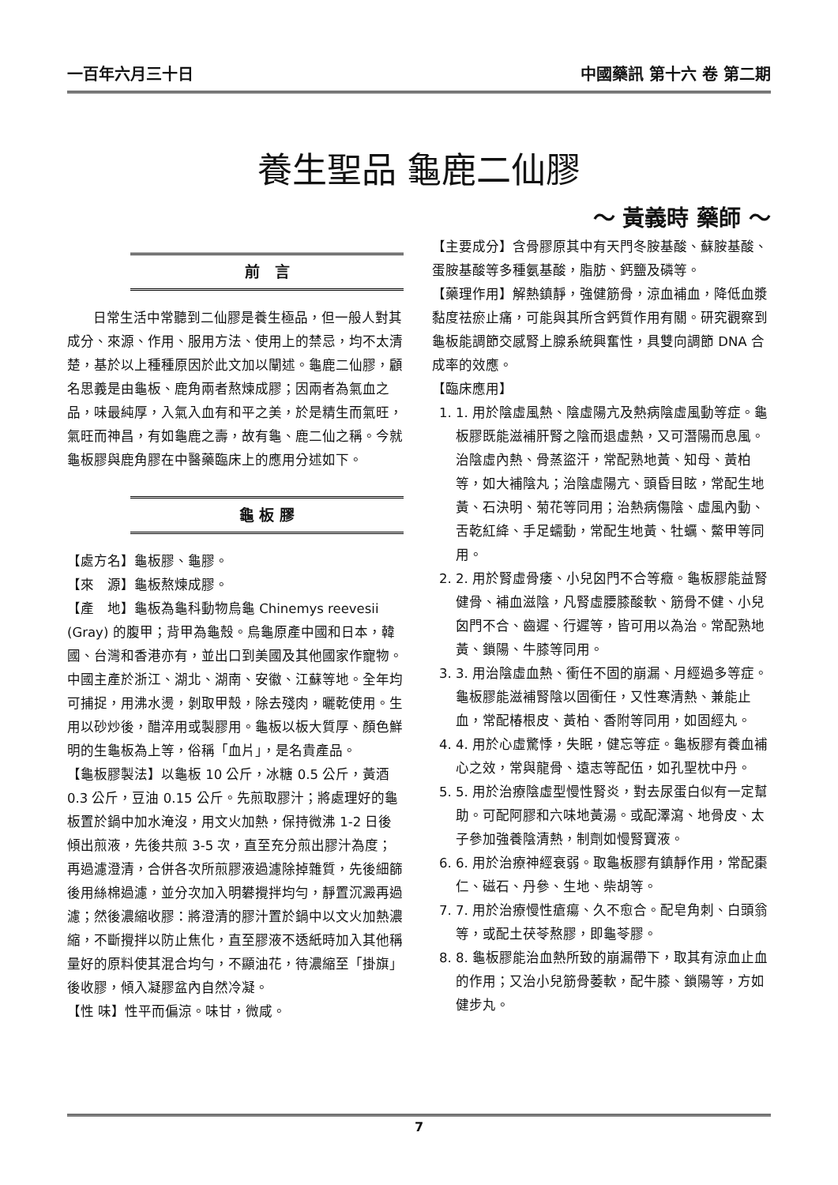一百年六月三十日 中國藥訊 第十六 卷 第二期
養生聖品 龜鹿二仙膠
～ 黃義時 藥師 ～
前　言
日常生活中常聽到二仙膠是養生極品，但一般人對其成分、來源、作用、服用方法、使用上的禁忌，均不太清楚，基於以上種種原因於此文加以闡述。龜鹿二仙膠，顧名思義是由龜板、鹿角兩者熬煉成膠；因兩者為氣血之品，味最純厚，入氣入血有和平之美，於是精生而氣旺，氣旺而神昌，有如龜鹿之壽，故有龜、鹿二仙之稱。今就龜板膠與鹿角膠在中醫藥臨床上的應用分述如下。
龜 板 膠
【處方名】龜板膠、龜膠。
【來　源】龜板熬煉成膠。
【產　地】龜板為龜科動物烏龜 Chinemys reevesii (Gray) 的腹甲；背甲為龜殼。烏龜原產中國和日本，韓國、台灣和香港亦有，並出口到美國及其他國家作寵物。中國主產於浙江、湖北、湖南、安徽、江蘇等地。全年均可捕捉，用沸水燙，剝取甲殼，除去殘肉，曬乾使用。生用以砂炒後，醋淬用或製膠用。龜板以板大質厚、顏色鮮明的生龜板為上等，俗稱「血片」，是名貴產品。
【龜板膠製法】以龜板 10 公斤，冰糖 0.5 公斤，黃酒 0.3 公斤，豆油 0.15 公斤。先煎取膠汁；將處理好的龜板置於鍋中加水淹沒，用文火加熱，保持微沸 1-2 日後傾出煎液，先後共煎 3-5 次，直至充分煎出膠汁為度；再過濾澄清，合併各次所煎膠液過濾除掉雜質，先後細篩後用絲棉過濾，並分次加入明礬攪拌均勻，靜置沉澱再過濾；然後濃縮收膠：將澄清的膠汁置於鍋中以文火加熱濃縮，不斷攪拌以防止焦化，直至膠液不透紙時加入其他稱量好的原料使其混合均勻，不顯油花，待濃縮至「掛旗」後收膠，傾入凝膠盆內自然冷凝。
【性 味】性平而偏涼。味甘，微咸。
【主要成分】含骨膠原其中有天門冬胺基酸、蘇胺基酸、蛋胺基酸等多種氨基酸，脂肪、鈣鹽及磷等。
【藥理作用】解熱鎮靜，強健筋骨，涼血補血，降低血漿黏度祛瘀止痛，可能與其所含鈣質作用有關。研究觀察到龜板能調節交感腎上腺系統興奮性，具雙向調節 DNA 合成率的效應。
【臨床應用】
1. 1. 用於陰虛風熱、陰虛陽亢及熱病陰虛風動等症。龜板膠既能滋補肝腎之陰而退虛熱，又可潛陽而息風。治陰虛內熱、骨蒸盜汗，常配熟地黃、知母、黃柏等，如大補陰丸；治陰虛陽亢、頭昏目眩，常配生地黃、石決明、菊花等同用；治熱病傷陰、虛風內動、舌乾紅絳、手足蠕動，常配生地黃、牡蠣、鱉甲等同用。
2. 2. 用於腎虛骨痿、小兒囟門不合等癥。龜板膠能益腎健骨、補血滋陰，凡腎虛腰膝酸軟、筋骨不健、小兒囟門不合、齒遲、行遲等，皆可用以為治。常配熟地黃、鎖陽、牛膝等同用。
3. 3. 用治陰虛血熱、衝任不固的崩漏、月經過多等症。龜板膠能滋補腎陰以固衝任，又性寒清熱、兼能止血，常配椿根皮、黃柏、香附等同用，如固經丸。
4. 4. 用於心虛驚悸，失眠，健忘等症。龜板膠有養血補心之效，常與龍骨、遠志等配伍，如孔聖枕中丹。
5. 5. 用於治療陰虛型慢性腎炎，對去尿蛋白似有一定幫助。可配阿膠和六味地黃湯。或配澤瀉、地骨皮、太子參加強養陰清熱，制劑如慢腎寶液。
6. 6. 用於治療神經衰弱。取龜板膠有鎮靜作用，常配棗仁、磁石、丹參、生地、柴胡等。
7. 7. 用於治療慢性瘡瘍、久不愈合。配皂角刺、白頭翁等，或配土茯苓熬膠，即龜苓膠。
8. 8. 龜板膠能治血熱所致的崩漏帶下，取其有涼血止血的作用；又治小兒筋骨萎軟，配牛膝、鎖陽等，方如健步丸。
7